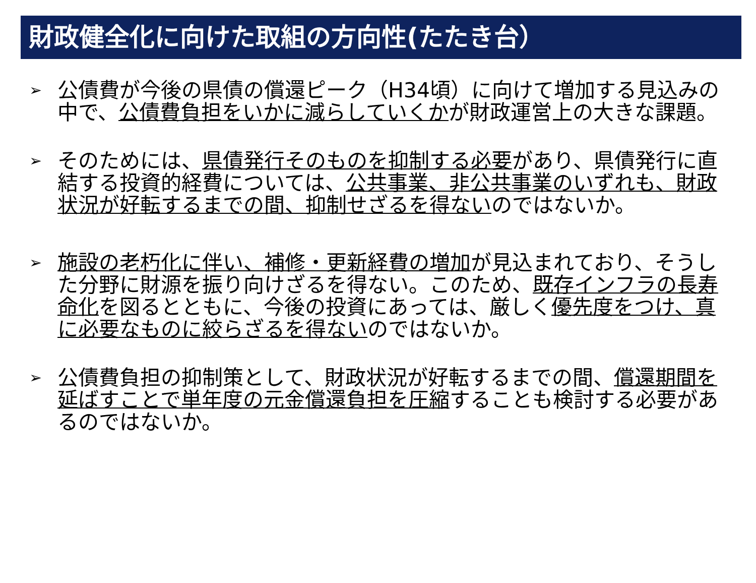財政健全化に向けた取組の方向性(たたき台）
➢
公債費が今後の県債の償還ピーク（H34頃）に向けて増加する見込みの中で、公債費負担をいかに減らしていくかが財政運営上の大きな課題。
➢
そのためには、県債発行そのものを抑制する必要があり、県債発行に直結する投資的経費については、公共事業、非公共事業のいずれも、財政状況が好転するまでの間、抑制せざるを得ないのではないか。
➢
施設の老朽化に伴い、補修・更新経費の増加が見込まれており、そうした分野に財源を振り向けざるを得ない。このため、既存インフラの長寿命化を図るとともに、今後の投資にあっては、厳しく優先度をつけ、真に必要なものに絞らざるを得ないのではないか。
➢
公債費負担の抑制策として、財政状況が好転するまでの間、償還期間を延ばすことで単年度の元金償還負担を圧縮することも検討する必要があるのではないか。